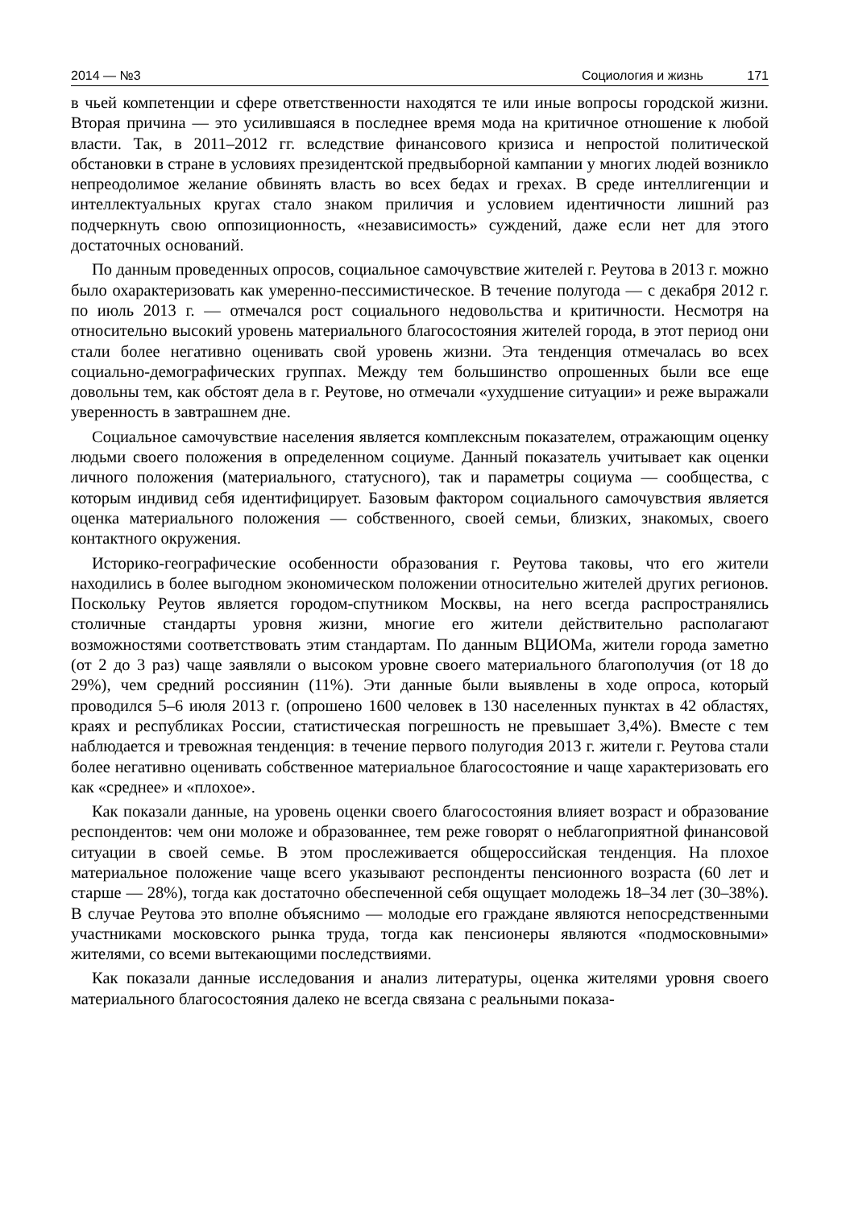2014 — №3 Социология и жизнь 171
в чьей компетенции и сфере ответственности находятся те или иные вопросы городской жизни. Вторая причина — это усилившаяся в последнее время мода на критичное отношение к любой власти. Так, в 2011–2012 гг. вследствие финансового кризиса и непростой политической обстановки в стране в условиях президентской предвыборной кампании у многих людей возникло непреодолимое желание обвинять власть во всех бедах и грехах. В среде интеллигенции и интеллектуальных кругах стало знаком приличия и условием идентичности лишний раз подчеркнуть свою оппозиционность, «независимость» суждений, даже если нет для этого достаточных оснований.
По данным проведенных опросов, социальное самочувствие жителей г. Реутова в 2013 г. можно было охарактеризовать как умеренно-пессимистическое. В течение полугода — с декабря 2012 г. по июль 2013 г. — отмечался рост социального недовольства и критичности. Несмотря на относительно высокий уровень материального благосостояния жителей города, в этот период они стали более негативно оценивать свой уровень жизни. Эта тенденция отмечалась во всех социально-демографических группах. Между тем большинство опрошенных были все еще довольны тем, как обстоят дела в г. Реутове, но отмечали «ухудшение ситуации» и реже выражали уверенность в завтрашнем дне.
Социальное самочувствие населения является комплексным показателем, отражающим оценку людьми своего положения в определенном социуме. Данный показатель учитывает как оценки личного положения (материального, статусного), так и параметры социума — сообщества, с которым индивид себя идентифицирует. Базовым фактором социального самочувствия является оценка материального положения — собственного, своей семьи, близких, знакомых, своего контактного окружения.
Историко-географические особенности образования г. Реутова таковы, что его жители находились в более выгодном экономическом положении относительно жителей других регионов. Поскольку Реутов является городом-спутником Москвы, на него всегда распространялись столичные стандарты уровня жизни, многие его жители действительно располагают возможностями соответствовать этим стандартам. По данным ВЦИОМа, жители города заметно (от 2 до 3 раз) чаще заявляли о высоком уровне своего материального благополучия (от 18 до 29%), чем средний россиянин (11%). Эти данные были выявлены в ходе опроса, который проводился 5–6 июля 2013 г. (опрошено 1600 человек в 130 населенных пунктах в 42 областях, краях и республиках России, статистическая погрешность не превышает 3,4%). Вместе с тем наблюдается и тревожная тенденция: в течение первого полугодия 2013 г. жители г. Реутова стали более негативно оценивать собственное материальное благосостояние и чаще характеризовать его как «среднее» и «плохое».
Как показали данные, на уровень оценки своего благосостояния влияет возраст и образование респондентов: чем они моложе и образованнее, тем реже говорят о неблагоприятной финансовой ситуации в своей семье. В этом прослеживается общероссийская тенденция. На плохое материальное положение чаще всего указывают респонденты пенсионного возраста (60 лет и старше — 28%), тогда как достаточно обеспеченной себя ощущает молодежь 18–34 лет (30–38%). В случае Реутова это вполне объяснимо — молодые его граждане являются непосредственными участниками московского рынка труда, тогда как пенсионеры являются «подмосковными» жителями, со всеми вытекающими последствиями.
Как показали данные исследования и анализ литературы, оценка жителями уровня своего материального благосостояния далеко не всегда связана с реальными показа-